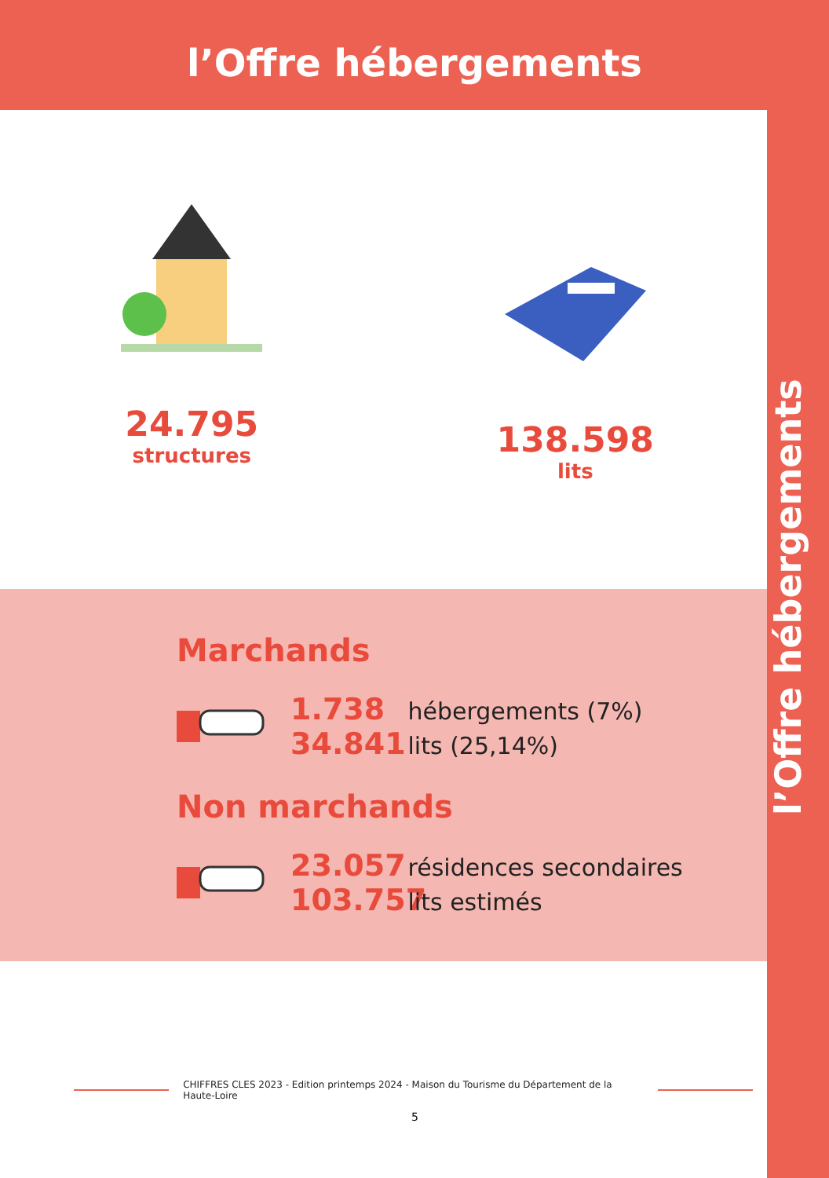l’Offre hébergements
l’Offre hébergements
24.795
structures
138.598
lits
Marchands
1.738 hébergements (7%)
34.841 lits (25,14%)
Non marchands
23.057 résidences secondaires
103.757 lits estimés
CHIFFRES CLES 2023 - Edition printemps 2024 - Maison du Tourisme du Département de la Haute-Loire
5